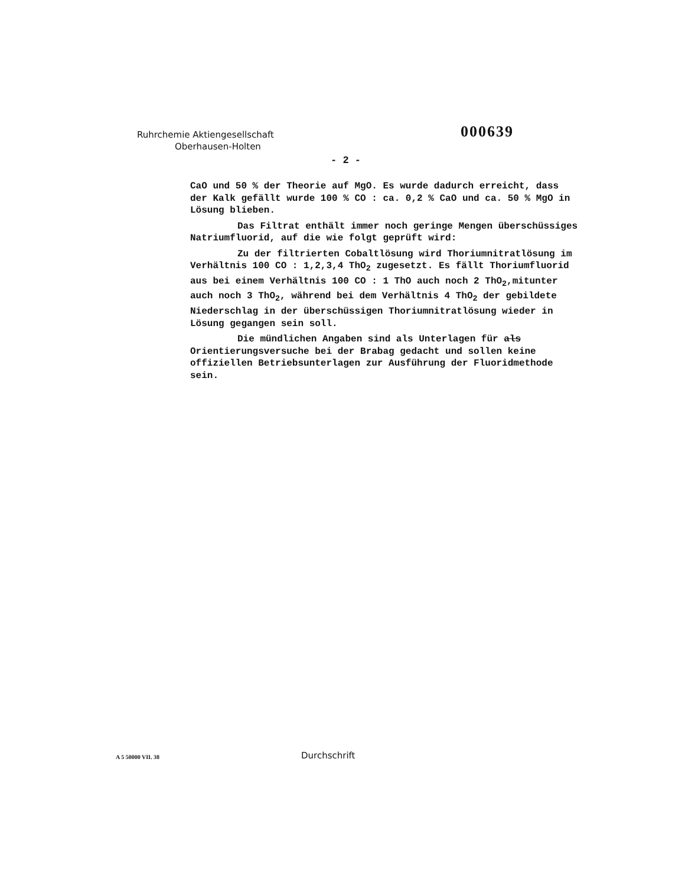Ruhrchemie Aktiengesellschaft
Oberhausen-Holten
000639
- 2 -
CaO und 50 % der Theorie auf MgO. Es wurde dadurch erreicht, dass der Kalk gefällt wurde 100 % CO : ca. 0,2 % CaO und ca. 50 % MgO in Lösung blieben.
Das Filtrat enthält immer noch geringe Mengen überschüssiges Natriumfluorid, auf die wie folgt geprüft wird:
Zu der filtrierten Cobaltlösung wird Thoriumnitratlösung im Verhältnis 100 CO : 1,2,3,4 ThO<sub>2</sub> zugesetzt. Es fällt Thoriumfluorid aus bei einem Verhältnis 100 CO : 1 ThO auch noch 2 ThO<sub>2</sub>,mitunter auch noch 3 ThO<sub>2</sub>, während bei dem Verhältnis 4 ThO<sub>2</sub> der gebildete Niederschlag in der überschüssigen Thoriumnitratlösung wieder in Lösung gegangen sein soll.
Die mündlichen Angaben sind als Unterlagen für als Orientierungsversuche bei der Brabag gedacht und sollen keine offiziellen Betriebsunterlagen zur Ausführung der Fluoridmethode sein.
A 5 50000 VII. 38 Durchschrift